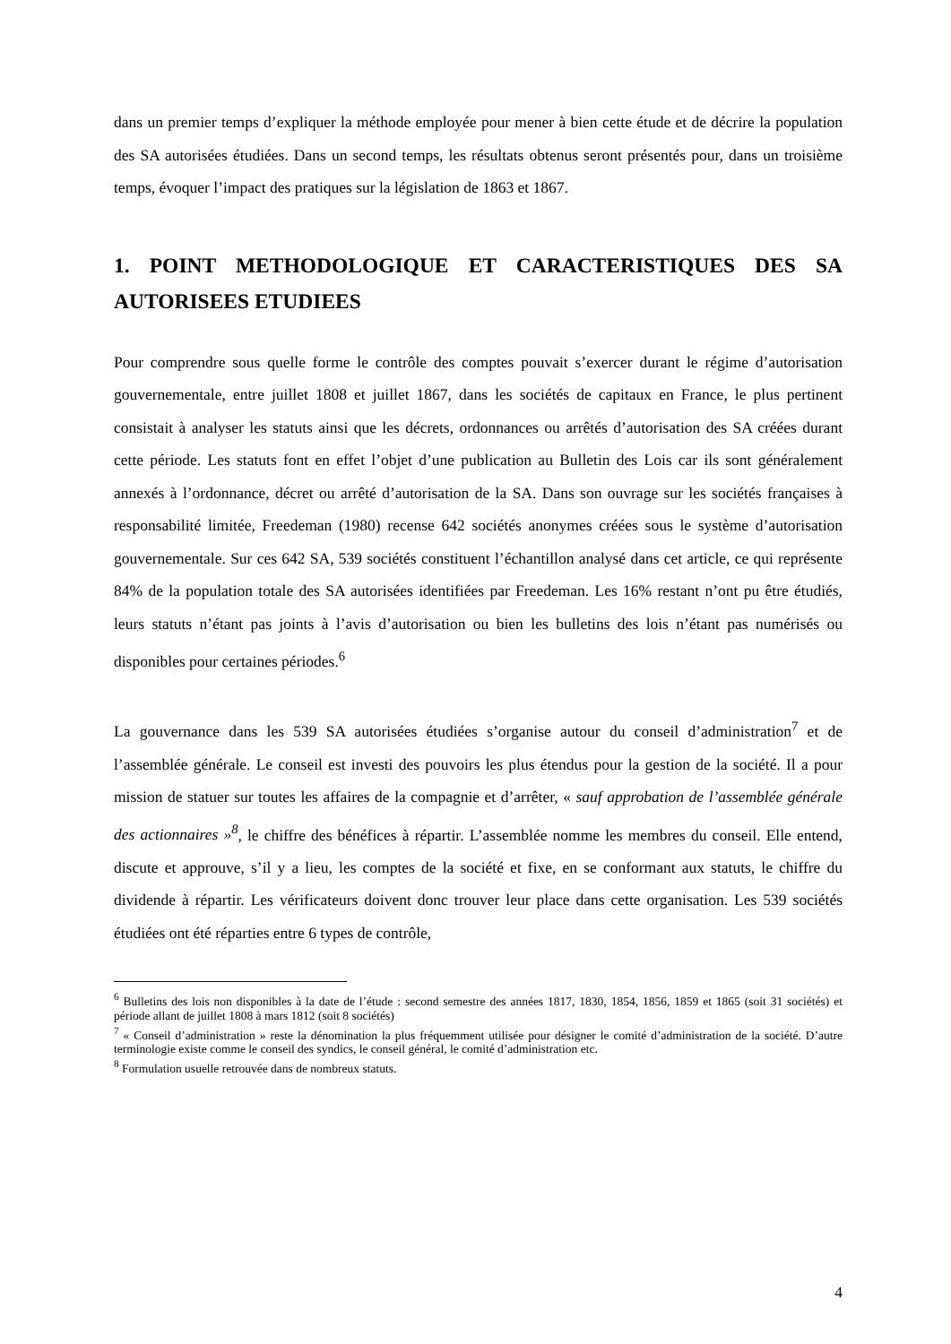dans un premier temps d’expliquer la méthode employée pour mener à bien cette étude et de décrire la population des SA autorisées étudiées. Dans un second temps, les résultats obtenus seront présentés pour, dans un troisième temps, évoquer l’impact des pratiques sur la législation de 1863 et 1867.
1. POINT METHODOLOGIQUE ET CARACTERISTIQUES DES SA AUTORISEES ETUDIEES
Pour comprendre sous quelle forme le contrôle des comptes pouvait s’exercer durant le régime d’autorisation gouvernementale, entre juillet 1808 et juillet 1867, dans les sociétés de capitaux en France, le plus pertinent consistait à analyser les statuts ainsi que les décrets, ordonnances ou arrêtés d’autorisation des SA créées durant cette période. Les statuts font en effet l’objet d’une publication au Bulletin des Lois car ils sont généralement annexés à l’ordonnance, décret ou arrêté d’autorisation de la SA. Dans son ouvrage sur les sociétés françaises à responsabilité limitée, Freedeman (1980) recense 642 sociétés anonymes créées sous le système d’autorisation gouvernementale. Sur ces 642 SA, 539 sociétés constituent l’échantillon analysé dans cet article, ce qui représente 84% de la population totale des SA autorisées identifiées par Freedeman. Les 16% restant n’ont pu être étudiés, leurs statuts n’étant pas joints à l’avis d’autorisation ou bien les bulletins des lois n’étant pas numérisés ou disponibles pour certaines périodes.<sup>6</sup>
La gouvernance dans les 539 SA autorisées étudiées s’organise autour du conseil d’administration<sup>7</sup> et de l’assemblée générale. Le conseil est investi des pouvoirs les plus étendus pour la gestion de la société. Il a pour mission de statuer sur toutes les affaires de la compagnie et d’arrêter, « sauf approbation de l’assemblée générale des actionnaires »<sup>8</sup>, le chiffre des bénéfices à répartir. L’assemblée nomme les membres du conseil. Elle entend, discute et approuve, s’il y a lieu, les comptes de la société et fixe, en se conformant aux statuts, le chiffre du dividende à répartir. Les vérificateurs doivent donc trouver leur place dans cette organisation. Les 539 sociétés étudiées ont été réparties entre 6 types de contrôle,
<sup>6</sup> Bulletins des lois non disponibles à la date de l’étude : second semestre des années 1817, 1830, 1854, 1856, 1859 et 1865 (soit 31 sociétés) et période allant de juillet 1808 à mars 1812 (soit 8 sociétés)
<sup>7</sup> « Conseil d’administration » reste la dénomination la plus fréquemment utilisée pour désigner le comité d’administration de la société. D’autre terminologie existe comme le conseil des syndics, le conseil général, le comité d’administration etc.
<sup>8</sup> Formulation usuelle retrouvée dans de nombreux statuts.
4